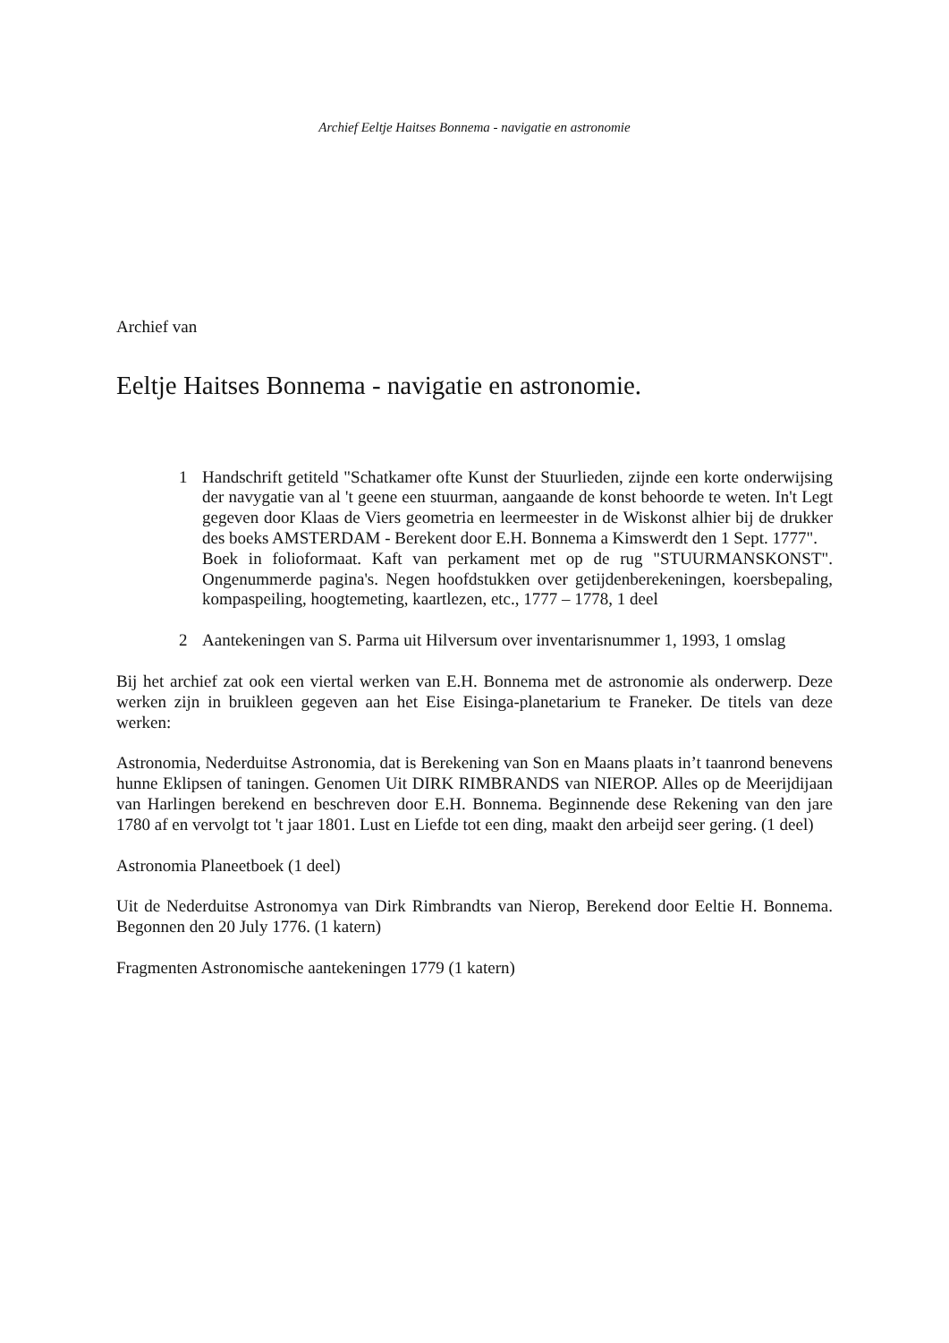Archief Eeltje Haitses Bonnema - navigatie en astronomie
Archief van
Eeltje Haitses Bonnema - navigatie en astronomie.
1 Handschrift getiteld "Schatkamer ofte Kunst der Stuurlieden, zijnde een korte onderwijsing der navygatie van al 't geene een stuurman, aangaande de konst behoorde te weten. In't Legt gegeven door Klaas de Viers geometria en leermeester in de Wiskonst alhier bij de drukker des boeks AMSTERDAM - Berekent door E.H. Bonnema a Kimswerdt den 1 Sept. 1777".
Boek in folioformaat. Kaft van perkament met op de rug "STUURMANSKONST". Ongenummerde pagina's. Negen hoofdstukken over getijdenberekeningen, koersbepaling, kompaspeiling, hoogtemeting, kaartlezen, etc., 1777 – 1778, 1 deel
2 Aantekeningen van S. Parma uit Hilversum over inventarisnummer 1, 1993, 1 omslag
Bij het archief zat ook een viertal werken van E.H. Bonnema met de astronomie als onderwerp. Deze werken zijn in bruikleen gegeven aan het Eise Eisinga-planetarium te Franeker. De titels van deze werken:
Astronomia, Nederduitse Astronomia, dat is Berekening van Son en Maans plaats in’t taanrond benevens hunne Eklipsen of taningen. Genomen Uit DIRK RIMBRANDS van NIEROP. Alles op de Meerijdijaan van Harlingen berekend en beschreven door E.H. Bonnema. Beginnende dese Rekening van den jare 1780 af en vervolgt tot 't jaar 1801. Lust en Liefde tot een ding, maakt den arbeijd seer gering. (1 deel)
Astronomia Planeetboek (1 deel)
Uit de Nederduitse Astronomya van Dirk Rimbrandts van Nierop, Berekend door Eeltie H. Bonnema. Begonnen den 20 July 1776. (1 katern)
Fragmenten Astronomische aantekeningen 1779 (1 katern)